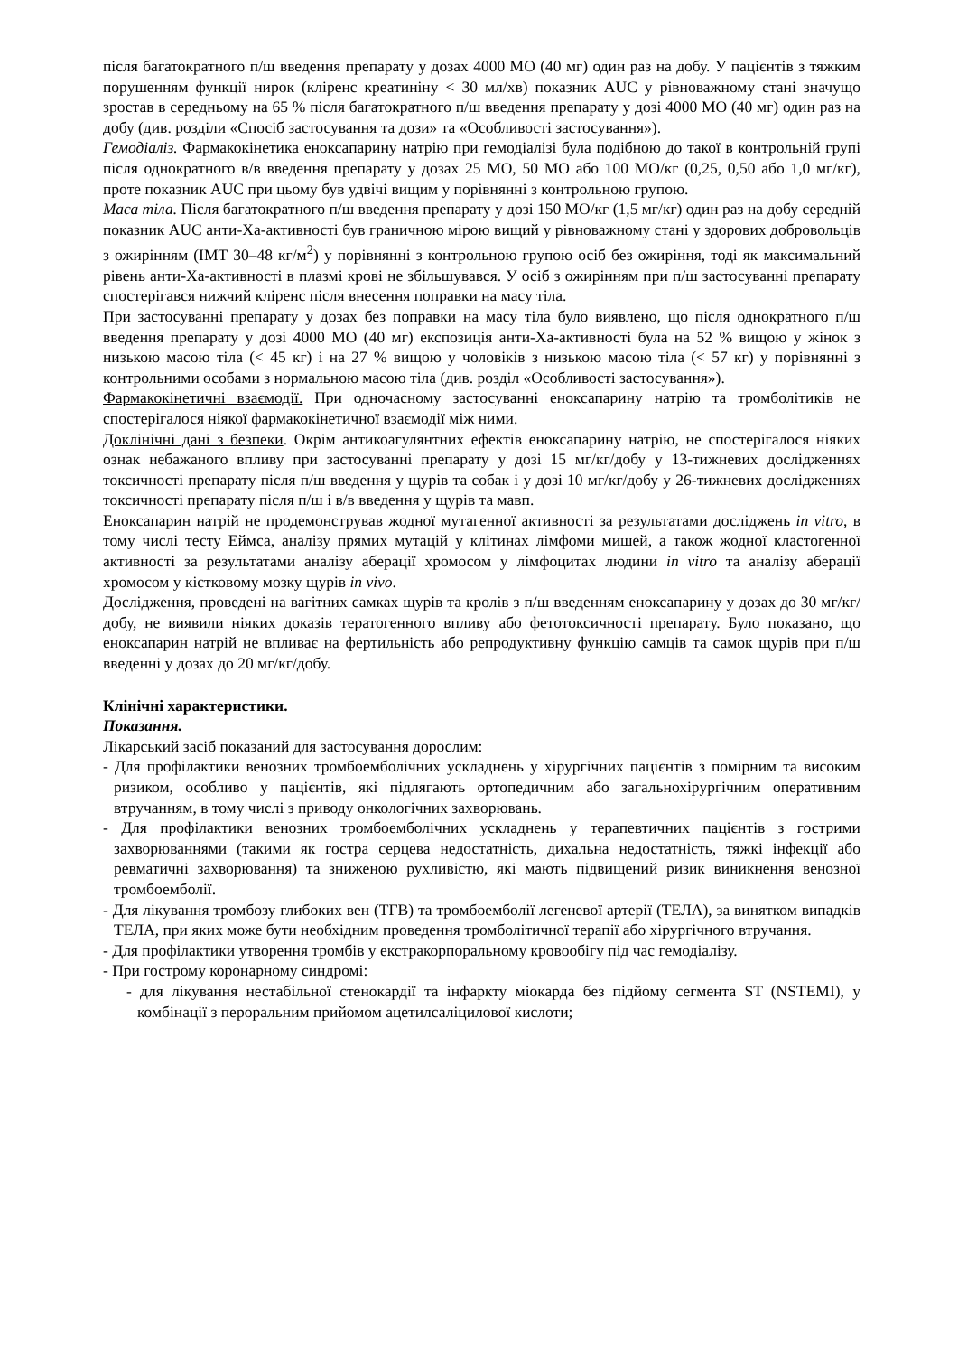після багатократного п/ш введення препарату у дозах 4000 МО (40 мг) один раз на добу. У пацієнтів з тяжким порушенням функції нирок (кліренс креатиніну < 30 мл/хв) показник AUC у рівноважному стані значущо зростав в середньому на 65 % після багатократного п/ш введення препарату у дозі 4000 МО (40 мг) один раз на добу (див. розділи «Спосіб застосування та дози» та «Особливості застосування»).
Гемодіаліз. Фармакокінетика еноксапарину натрію при гемодіалізі була подібною до такої в контрольній групі після однократного в/в введення препарату у дозах 25 МО, 50 МО або 100 МО/кг (0,25, 0,50 або 1,0 мг/кг), проте показник AUC при цьому був удвічі вищим у порівнянні з контрольною групою.
Маса тіла. Після багатократного п/ш введення препарату у дозі 150 МО/кг (1,5 мг/кг) один раз на добу середній показник AUC анти-Xa-активності був граничною мірою вищий у рівноважному стані у здорових добровольців з ожирінням (ІМТ 30–48 кг/м<sup>2</sup>) у порівнянні з контрольною групою осіб без ожиріння, тоді як максимальний рівень анти-Xa-активності в плазмі крові не збільшувався. У осіб з ожирінням при п/ш застосуванні препарату спостерігався нижчий кліренс після внесення поправки на масу тіла.
При застосуванні препарату у дозах без поправки на масу тіла було виявлено, що після однократного п/ш введення препарату у дозі 4000 МО (40 мг) експозиція анти-Xa-активності була на 52 % вищою у жінок з низькою масою тіла (< 45 кг) і на 27 % вищою у чоловіків з низькою масою тіла (< 57 кг) у порівнянні з контрольними особами з нормальною масою тіла (див. розділ «Особливості застосування»).
Фармакокінетичні взаємодії. При одночасному застосуванні еноксапарину натрію та тромболітиків не спостерігалося ніякої фармакокінетичної взаємодії між ними.
Доклінічні дані з безпеки. Окрім антикоагулянтних ефектів еноксапарину натрію, не спостерігалося ніяких ознак небажаного впливу при застосуванні препарату у дозі 15 мг/кг/добу у 13-тижневих дослідженнях токсичності препарату після п/ш введення у щурів та собак і у дозі 10 мг/кг/добу у 26-тижневих дослідженнях токсичності препарату після п/ш і в/в введення у щурів та мавп.
Еноксапарин натрій не продемонстрував жодної мутагенної активності за результатами досліджень in vitro, в тому числі тесту Еймса, аналізу прямих мутацій у клітинах лімфоми мишей, а також жодної кластогенної активності за результатами аналізу аберації хромосом у лімфоцитах людини in vitro та аналізу аберації хромосом у кістковому мозку щурів in vivo.
Дослідження, проведені на вагітних самках щурів та кролів з п/ш введенням еноксапарину у дозах до 30 мг/кг/добу, не виявили ніяких доказів тератогенного впливу або фетотоксичності препарату. Було показано, що еноксапарин натрій не впливає на фертильність або репродуктивну функцію самців та самок щурів при п/ш введенні у дозах до 20 мг/кг/добу.
Клінічні характеристики.
Показання.
Лікарський засіб показаний для застосування дорослим:
- Для профілактики венозних тромбоемболічних ускладнень у хірургічних пацієнтів з помірним та високим ризиком, особливо у пацієнтів, які підлягають ортопедичним або загальнохірургічним оперативним втручанням, в тому числі з приводу онкологічних захворювань.
- Для профілактики венозних тромбоемболічних ускладнень у терапевтичних пацієнтів з гострими захворюваннями (такими як гостра серцева недостатність, дихальна недостатність, тяжкі інфекції або ревматичні захворювання) та зниженою рухливістю, які мають підвищений ризик виникнення венозної тромбоемболії.
- Для лікування тромбозу глибоких вен (ТГВ) та тромбоемболії легеневої артерії (ТЕЛА), за винятком випадків ТЕЛА, при яких може бути необхідним проведення тромболітичної терапії або хірургічного втручання.
- Для профілактики утворення тромбів у екстракорпоральному кровообігу під час гемодіалізу.
- При гострому коронарному синдромі:
- для лікування нестабільної стенокардії та інфаркту міокарда без підйому сегмента ST (NSTEMI), у комбінації з пероральним прийомом ацетилсаліцилової кислоти;